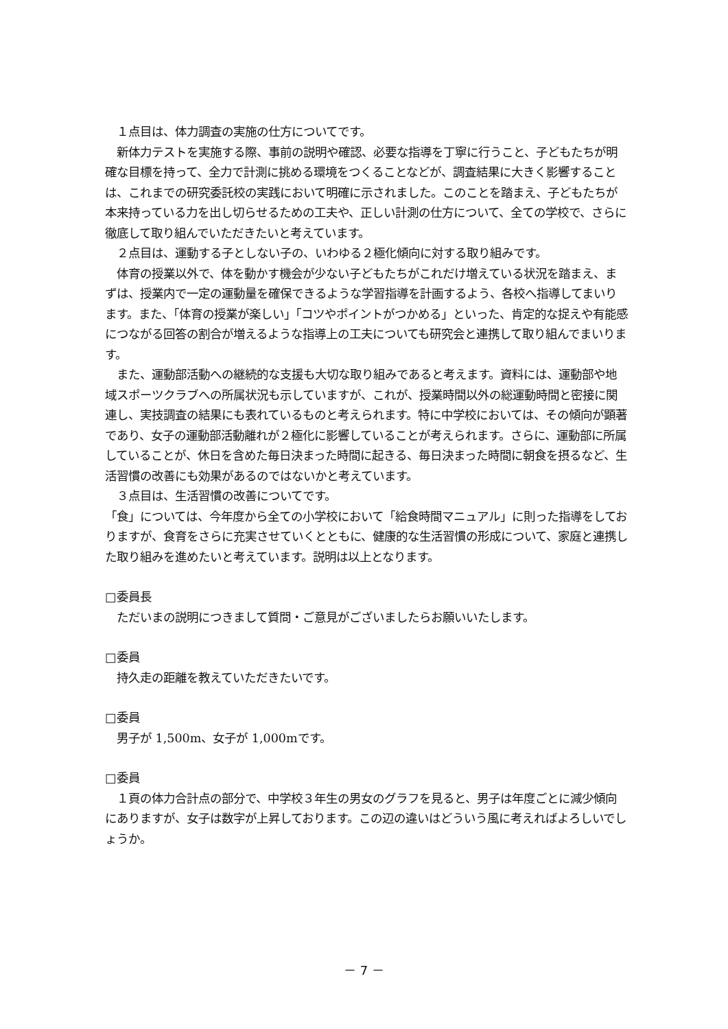１点目は、体力調査の実施の仕方についてです。
　新体力テストを実施する際、事前の説明や確認、必要な指導を丁寧に行うこと、子どもたちが明確な目標を持って、全力で計測に挑める環境をつくることなどが、調査結果に大きく影響することは、これまでの研究委託校の実践において明確に示されました。このことを踏まえ、子どもたちが本来持っている力を出し切らせるための工夫や、正しい計測の仕方について、全ての学校で、さらに徹底して取り組んでいただきたいと考えています。
　２点目は、運動する子としない子の、いわゆる２極化傾向に対する取り組みです。
　体育の授業以外で、体を動かす機会が少ない子どもたちがこれだけ増えている状況を踏まえ、まずは、授業内で一定の運動量を確保できるような学習指導を計画するよう、各校へ指導してまいります。また、「体育の授業が楽しい」「コツやポイントがつかめる」といった、肯定的な捉えや有能感につながる回答の割合が増えるような指導上の工夫についても研究会と連携して取り組んでまいります。
　また、運動部活動への継続的な支援も大切な取り組みであると考えます。資料には、運動部や地域スポーツクラブへの所属状況も示していますが、これが、授業時間以外の総運動時間と密接に関連し、実技調査の結果にも表れているものと考えられます。特に中学校においては、その傾向が顕著であり、女子の運動部活動離れが２極化に影響していることが考えられます。さらに、運動部に所属していることが、休日を含めた毎日決まった時間に起きる、毎日決まった時間に朝食を摂るなど、生活習慣の改善にも効果があるのではないかと考えています。
　３点目は、生活習慣の改善についてです。
「食」については、今年度から全ての小学校において「給食時間マニュアル」に則った指導をしておりますが、食育をさらに充実させていくとともに、健康的な生活習慣の形成について、家庭と連携した取り組みを進めたいと考えています。説明は以上となります。
□委員長
　ただいまの説明につきまして質問・ご意見がございましたらお願いいたします。
□委員
　持久走の距離を教えていただきたいです。
□委員
　男子が 1,500m、女子が 1,000mです。
□委員
　１頁の体力合計点の部分で、中学校３年生の男女のグラフを見ると、男子は年度ごとに減少傾向にありますが、女子は数字が上昇しております。この辺の違いはどういう風に考えればよろしいでしょうか。
－ 7 －